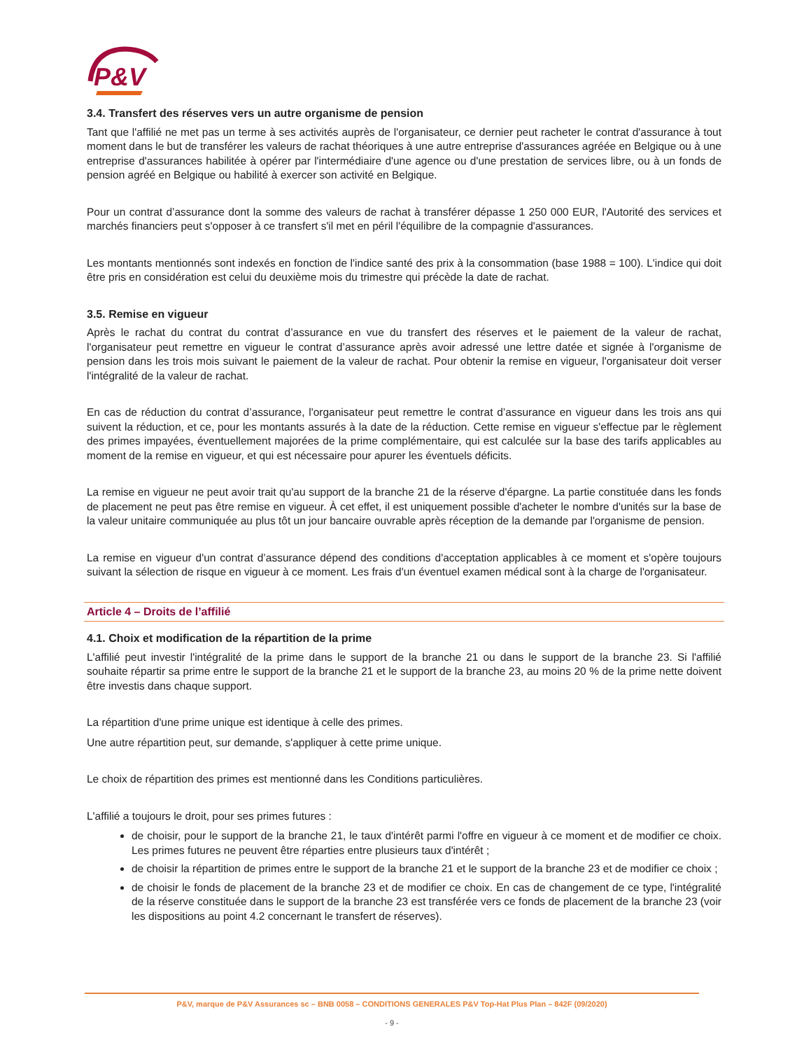P&V
3.4. Transfert des réserves vers un autre organisme de pension
Tant que l'affilié ne met pas un terme à ses activités auprès de l'organisateur, ce dernier peut racheter le contrat d'assurance à tout moment dans le but de transférer les valeurs de rachat théoriques à une autre entreprise d'assurances agréée en Belgique ou à une entreprise d'assurances habilitée à opérer par l'intermédiaire d'une agence ou d'une prestation de services libre, ou à un fonds de pension agréé en Belgique ou habilité à exercer son activité en Belgique.
Pour un contrat d’assurance dont la somme des valeurs de rachat à transférer dépasse 1 250 000 EUR, l'Autorité des services et marchés financiers peut s'opposer à ce transfert s'il met en péril l'équilibre de la compagnie d'assurances.
Les montants mentionnés sont indexés en fonction de l'indice santé des prix à la consommation (base 1988 = 100). L'indice qui doit être pris en considération est celui du deuxième mois du trimestre qui précède la date de rachat.
3.5. Remise en vigueur
Après le rachat du contrat du contrat d’assurance en vue du transfert des réserves et le paiement de la valeur de rachat, l'organisateur peut remettre en vigueur le contrat d’assurance après avoir adressé une lettre datée et signée à l'organisme de pension dans les trois mois suivant le paiement de la valeur de rachat. Pour obtenir la remise en vigueur, l'organisateur doit verser l'intégralité de la valeur de rachat.
En cas de réduction du contrat d’assurance, l'organisateur peut remettre le contrat d’assurance en vigueur dans les trois ans qui suivent la réduction, et ce, pour les montants assurés à la date de la réduction. Cette remise en vigueur s'effectue par le règlement des primes impayées, éventuellement majorées de la prime complémentaire, qui est calculée sur la base des tarifs applicables au moment de la remise en vigueur, et qui est nécessaire pour apurer les éventuels déficits.
La remise en vigueur ne peut avoir trait qu'au support de la branche 21 de la réserve d'épargne. La partie constituée dans les fonds de placement ne peut pas être remise en vigueur. À cet effet, il est uniquement possible d'acheter le nombre d'unités sur la base de la valeur unitaire communiquée au plus tôt un jour bancaire ouvrable après réception de la demande par l'organisme de pension.
La remise en vigueur d'un contrat d’assurance dépend des conditions d'acceptation applicables à ce moment et s'opère toujours suivant la sélection de risque en vigueur à ce moment. Les frais d'un éventuel examen médical sont à la charge de l'organisateur.
Article 4 – Droits de l’affilié
4.1. Choix et modification de la répartition de la prime
L'affilié peut investir l'intégralité de la prime dans le support de la branche 21 ou dans le support de la branche 23. Si l'affilié souhaite répartir sa prime entre le support de la branche 21 et le support de la branche 23, au moins 20 % de la prime nette doivent être investis dans chaque support.
La répartition d'une prime unique est identique à celle des primes.
Une autre répartition peut, sur demande, s'appliquer à cette prime unique.
Le choix de répartition des primes est mentionné dans les Conditions particulières.
L'affilié a toujours le droit, pour ses primes futures :
de choisir, pour le support de la branche 21, le taux d'intérêt parmi l'offre en vigueur à ce moment et de modifier ce choix. Les primes futures ne peuvent être réparties entre plusieurs taux d'intérêt ;
de choisir la répartition de primes entre le support de la branche 21 et le support de la branche 23 et de modifier ce choix ;
de choisir le fonds de placement de la branche 23 et de modifier ce choix. En cas de changement de ce type, l'intégralité de la réserve constituée dans le support de la branche 23 est transférée vers ce fonds de placement de la branche 23 (voir les dispositions au point 4.2 concernant le transfert de réserves).
P&V, marque de P&V Assurances sc – BNB 0058 – CONDITIONS GENERALES P&V Top-Hat Plus Plan – 842F (09/2020)
- 9 -